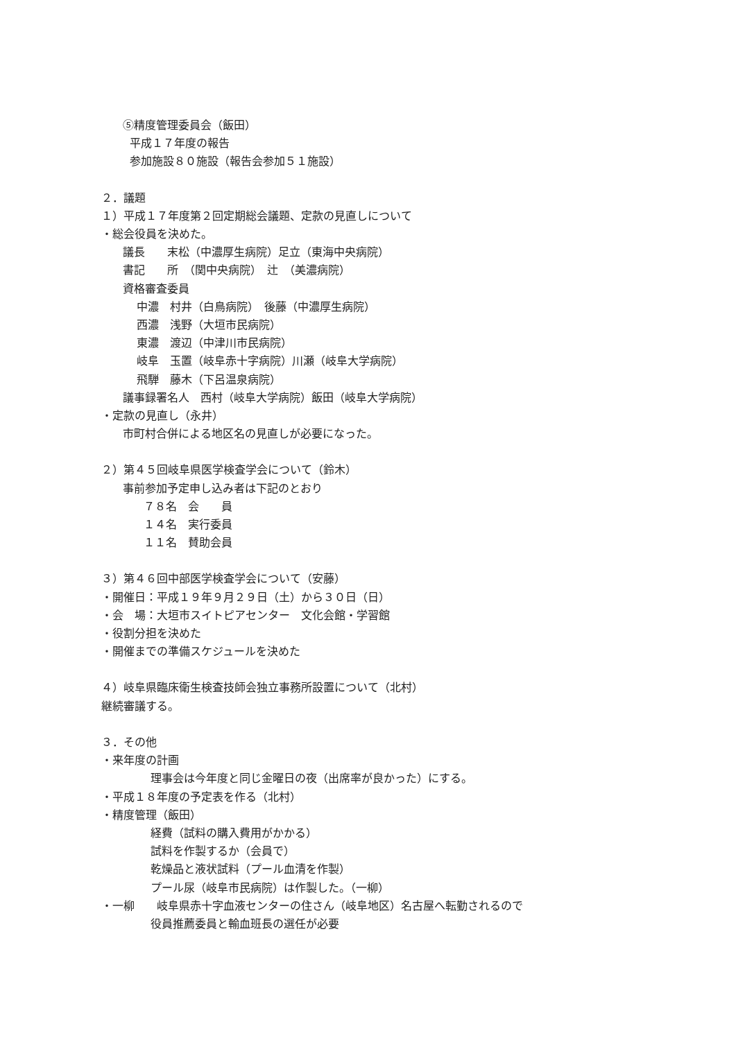⑤精度管理委員会（飯田）
平成１７年度の報告
参加施設８０施設（報告会参加５１施設）
２．議題
１）平成１７年度第２回定期総会議題、定款の見直しについて
・総会役員を決めた。
議長　　末松（中濃厚生病院）足立（東海中央病院）
書記　　所　（関中央病院）　辻　（美濃病院）
資格審査委員
中濃　村井（白鳥病院）　後藤（中濃厚生病院）
西濃　浅野（大垣市民病院）
東濃　渡辺（中津川市民病院）
岐阜　玉置（岐阜赤十字病院）川瀬（岐阜大学病院）
飛騨　藤木（下呂温泉病院）
議事録署名人　西村（岐阜大学病院）飯田（岐阜大学病院）
・定款の見直し（永井）
市町村合併による地区名の見直しが必要になった。
２）第４５回岐阜県医学検査学会について（鈴木）
事前参加予定申し込み者は下記のとおり
７８名　会　　員
１４名　実行委員
１１名　賛助会員
３）第４６回中部医学検査学会について（安藤）
・開催日：平成１９年９月２９日（土）から３０日（日）
・会　場：大垣市スイトピアセンター　文化会館・学習館
・役割分担を決めた
・開催までの準備スケジュールを決めた
４）岐阜県臨床衛生検査技師会独立事務所設置について（北村）
継続審議する。
３．その他
・来年度の計画
理事会は今年度と同じ金曜日の夜（出席率が良かった）にする。
・平成１８年度の予定表を作る（北村）
・精度管理（飯田）
経費（試料の購入費用がかかる）
試料を作製するか（会員で）
乾燥品と液状試料（プール血清を作製）
プール尿（岐阜市民病院）は作製した。（一柳）
・一柳　　岐阜県赤十字血液センターの住さん（岐阜地区）名古屋へ転勤されるので
役員推薦委員と輸血班長の選任が必要